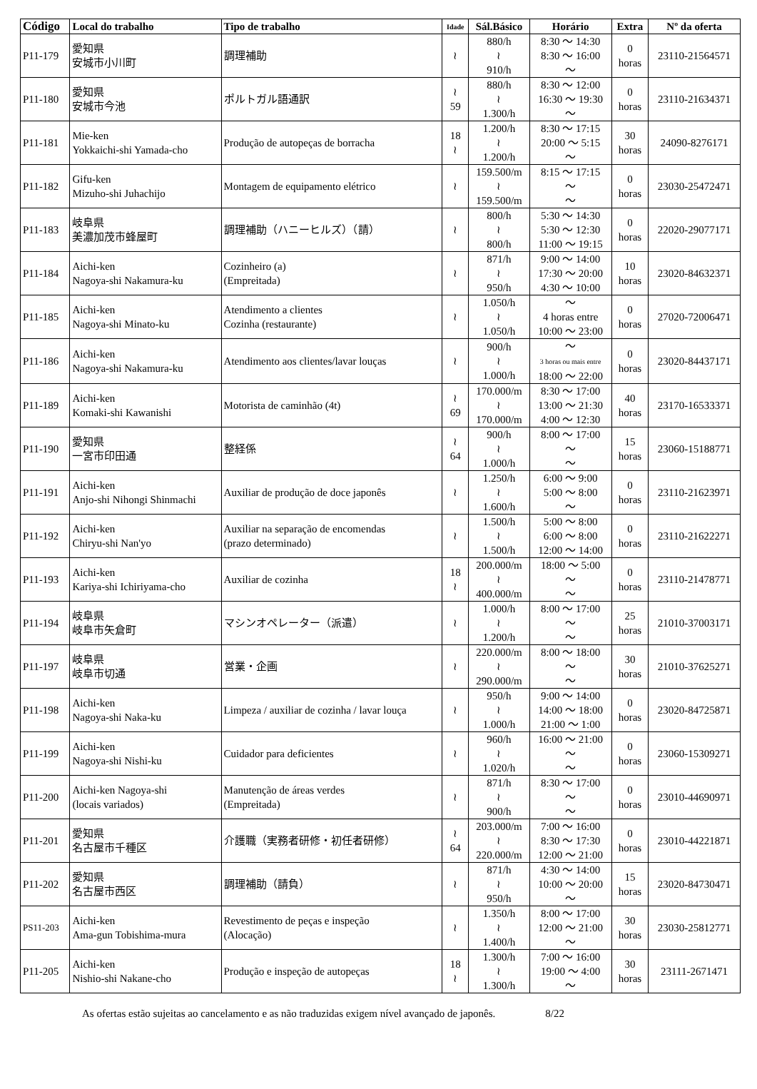| Código | Local do trabalho | Tipo de trabalho | Idade | Sál.Básico | Horário | Extra | Nº da oferta |
| --- | --- | --- | --- | --- | --- | --- | --- |
| P11-179 | 愛知県 安城市小川町 | 調理補助 | ≀ | 880/h ≀ 910/h | 8:30 ～ 14:30 8:30 ～ 16:00 ～ | 0 horas | 23110-21564571 |
| P11-180 | 愛知県 安城市今池 | ポルトガル語通訳 | ≀ 59 | 880/h ≀ 1.300/h | 8:30 ～ 12:00 16:30 ～ 19:30 ～ | 0 horas | 23110-21634371 |
| P11-181 | Mie-ken Yokkaichi-shi Yamada-cho | Produção de autopeças de borracha | 18 ≀ | 1.200/h ≀ 1.200/h | 8:30 ～ 17:15 20:00 ～ 5:15 ～ | 30 horas | 24090-8276171 |
| P11-182 | Gifu-ken Mizuho-shi Juhachijo | Montagem de equipamento elétrico | ≀ | 159.500/m ≀ 159.500/m | 8:15 ～ 17:15 ～ ～ | 0 horas | 23030-25472471 |
| P11-183 | 岐阜県 美濃加茂市蜂屋町 | 調理補助（ハニーヒルズ）（請） | ≀ | 800/h ≀ 800/h | 5:30 ～ 14:30 5:30 ～ 12:30 11:00 ～ 19:15 | 0 horas | 22020-29077171 |
| P11-184 | Aichi-ken Nagoya-shi Nakamura-ku | Cozinheiro (a) (Empreitada) | ≀ | 871/h ≀ 950/h | 9:00 ～ 14:00 17:30 ～ 20:00 4:30 ～ 10:00 | 10 horas | 23020-84632371 |
| P11-185 | Aichi-ken Nagoya-shi Minato-ku | Atendimento a clientes Cozinha (restaurante) | ≀ | 1.050/h ≀ 1.050/h | ～ 4 horas entre 10:00 ～ 23:00 | 0 horas | 27020-72006471 |
| P11-186 | Aichi-ken Nagoya-shi Nakamura-ku | Atendimento aos clientes/lavar louças | ≀ | 900/h ≀ 1.000/h | ～ 3 horas ou mais entre 18:00 ～ 22:00 | 0 horas | 23020-84437171 |
| P11-189 | Aichi-ken Komaki-shi Kawanishi | Motorista de caminhão (4t) | ≀ 69 | 170.000/m ≀ 170.000/m | 8:30 ～ 17:00 13:00 ～ 21:30 4:00 ～ 12:30 | 40 horas | 23170-16533371 |
| P11-190 | 愛知県 一宮市印田通 | 整経係 | ≀ 64 | 900/h ≀ 1.000/h | 8:00 ～ 17:00 ～ ～ | 15 horas | 23060-15188771 |
| P11-191 | Aichi-ken Anjo-shi Nihongi Shinmachi | Auxiliar de produção de doce japonês | ≀ | 1.250/h ≀ 1.600/h | 6:00 ～ 9:00 5:00 ～ 8:00 ～ | 0 horas | 23110-21623971 |
| P11-192 | Aichi-ken Chiryu-shi Nan'yo | Auxiliar na separação de encomendas (prazo determinado) | ≀ | 1.500/h ≀ 1.500/h | 5:00 ～ 8:00 6:00 ～ 8:00 12:00 ～ 14:00 | 0 horas | 23110-21622271 |
| P11-193 | Aichi-ken Kariya-shi Ichiriyama-cho | Auxiliar de cozinha | 18 ≀ | 200.000/m ≀ 400.000/m | 18:00 ～ 5:00 ～ ～ | 0 horas | 23110-21478771 |
| P11-194 | 岐阜県 岐阜市矢倉町 | マシンオペレーター（派遣） | ≀ | 1.000/h ≀ 1.200/h | 8:00 ～ 17:00 ～ ～ | 25 horas | 21010-37003171 |
| P11-197 | 岐阜県 岐阜市切通 | 営業・企画 | ≀ | 220.000/m ≀ 290.000/m | 8:00 ～ 18:00 ～ ～ | 30 horas | 21010-37625271 |
| P11-198 | Aichi-ken Nagoya-shi Naka-ku | Limpeza / auxiliar de cozinha / lavar louça | ≀ | 950/h ≀ 1.000/h | 9:00 ～ 14:00 14:00 ～ 18:00 21:00 ～ 1:00 | 0 horas | 23020-84725871 |
| P11-199 | Aichi-ken Nagoya-shi Nishi-ku | Cuidador para deficientes | ≀ | 960/h ≀ 1.020/h | 16:00 ～ 21:00 ～ ～ | 0 horas | 23060-15309271 |
| P11-200 | Aichi-ken Nagoya-shi (locais variados) | Manutenção de áreas verdes (Empreitada) | ≀ | 871/h ≀ 900/h | 8:30 ～ 17:00 ～ ～ | 0 horas | 23010-44690971 |
| P11-201 | 愛知県 名古屋市千種区 | 介護職（実務者研修・初任者研修） | ≀ 64 | 203.000/m ≀ 220.000/m | 7:00 ～ 16:00 8:30 ～ 17:30 12:00 ～ 21:00 | 0 horas | 23010-44221871 |
| P11-202 | 愛知県 名古屋市西区 | 調理補助（請負） | ≀ | 871/h ≀ 950/h | 4:30 ～ 14:00 10:00 ～ 20:00 ～ | 15 horas | 23020-84730471 |
| PS11-203 | Aichi-ken Ama-gun Tobishima-mura | Revestimento de peças e inspeção (Alocação) | ≀ | 1.350/h ≀ 1.400/h | 8:00 ～ 17:00 12:00 ～ 21:00 ～ | 30 horas | 23030-25812771 |
| P11-205 | Aichi-ken Nishio-shi Nakane-cho | Produção e inspeção de autopeças | 18 ≀ | 1.300/h ≀ 1.300/h | 7:00 ～ 16:00 19:00 ～ 4:00 ～ | 30 horas | 23111-2671471 |
As ofertas estão sujeitas ao cancelamento e as não traduzidas exigem nível avançado de japonês. 8/22